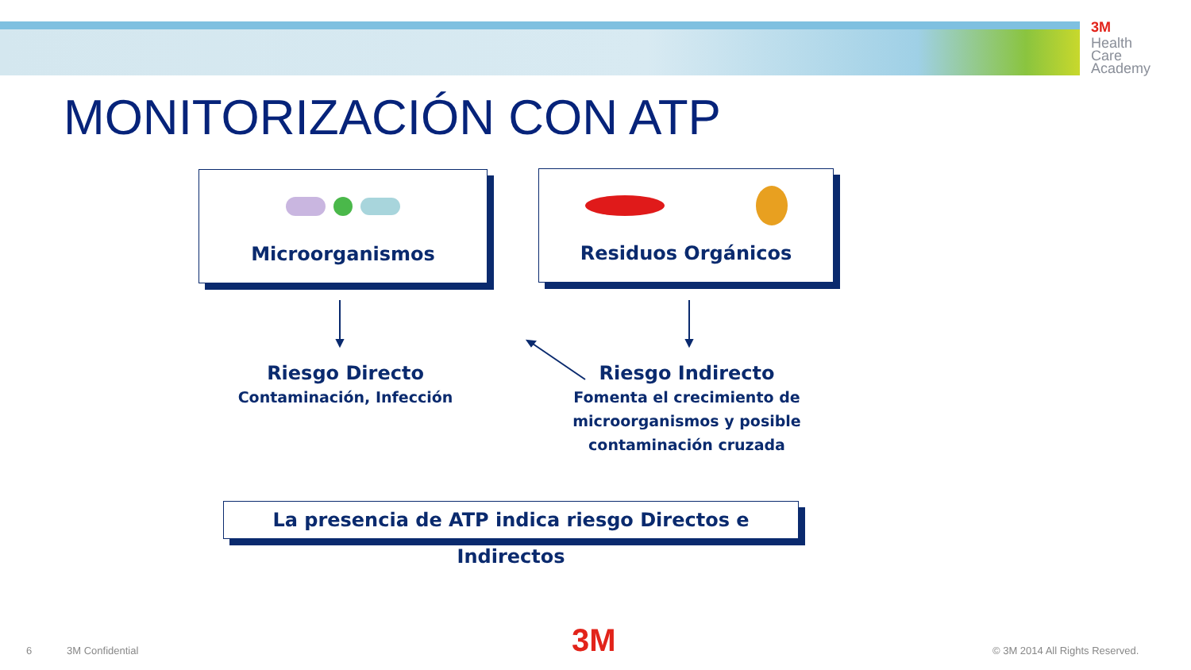3M
Health
Care
Academy
MONITORIZACIÓN CON ATP
Microorganismos Residuos Orgánicos
Riesgo Directo
Contaminación, Infección
Riesgo Indirecto
Fomenta el crecimiento de microorganismos y posible contaminación cruzada
La presencia de ATP indica riesgo Directos e Indirectos
6 3M Confidential 3M © 3M 2014 All Rights Reserved.